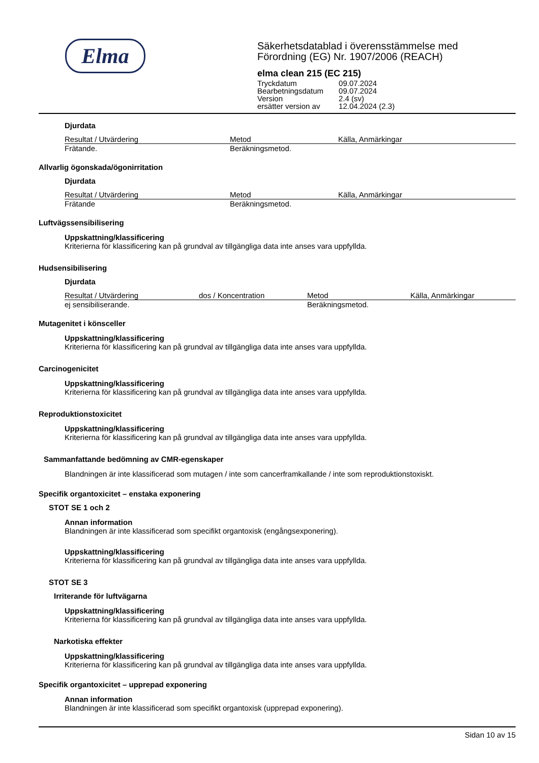Elma
Säkerhetsdatablad i överensstämmelse med
Förordning (EG) Nr. 1907/2006 (REACH)
elma clean 215 (EC 215)
| Tryckdatum | 09.07.2024 |
| Bearbetningsdatum | 09.07.2024 |
| Version | 2.4 (sv) |
| ersätter version av | 12.04.2024 (2.3) |
Djurdata
| Resultat / Utvärdering | Metod | Källa, Anmärkingar |
| --- | --- | --- |
| Frätande. | Beräkningsmetod. | |
Allvarlig ögonskada/ögonirritation
Djurdata
| Resultat / Utvärdering | Metod | Källa, Anmärkingar |
| --- | --- | --- |
| Frätande | Beräkningsmetod. | |
Luftvägssensibilisering
Uppskattning/klassificering
Kriterierna för klassificering kan på grundval av tillgängliga data inte anses vara uppfyllda.
Hudsensibilisering
Djurdata
| Resultat / Utvärdering | dos / Koncentration | Metod | Källa, Anmärkingar |
| --- | --- | --- | --- |
| ej sensibiliserande. | | Beräkningsmetod. | |
Mutagenitet i könsceller
Uppskattning/klassificering
Kriterierna för klassificering kan på grundval av tillgängliga data inte anses vara uppfyllda.
Carcinogenicitet
Uppskattning/klassificering
Kriterierna för klassificering kan på grundval av tillgängliga data inte anses vara uppfyllda.
Reproduktionstoxicitet
Uppskattning/klassificering
Kriterierna för klassificering kan på grundval av tillgängliga data inte anses vara uppfyllda.
Sammanfattande bedömning av CMR-egenskaper
Blandningen är inte klassificerad som mutagen / inte som cancerframkallande / inte som reproduktionstoxiskt.
Specifik organtoxicitet – enstaka exponering
STOT SE 1 och 2
Annan information
Blandningen är inte klassificerad som specifikt organtoxisk (engångsexponering).
Uppskattning/klassificering
Kriterierna för klassificering kan på grundval av tillgängliga data inte anses vara uppfyllda.
STOT SE 3
Irriterande för luftvägarna
Uppskattning/klassificering
Kriterierna för klassificering kan på grundval av tillgängliga data inte anses vara uppfyllda.
Narkotiska effekter
Uppskattning/klassificering
Kriterierna för klassificering kan på grundval av tillgängliga data inte anses vara uppfyllda.
Specifik organtoxicitet – upprepad exponering
Annan information
Blandningen är inte klassificerad som specifikt organtoxisk (upprepad exponering).
Sidan 10 av 15